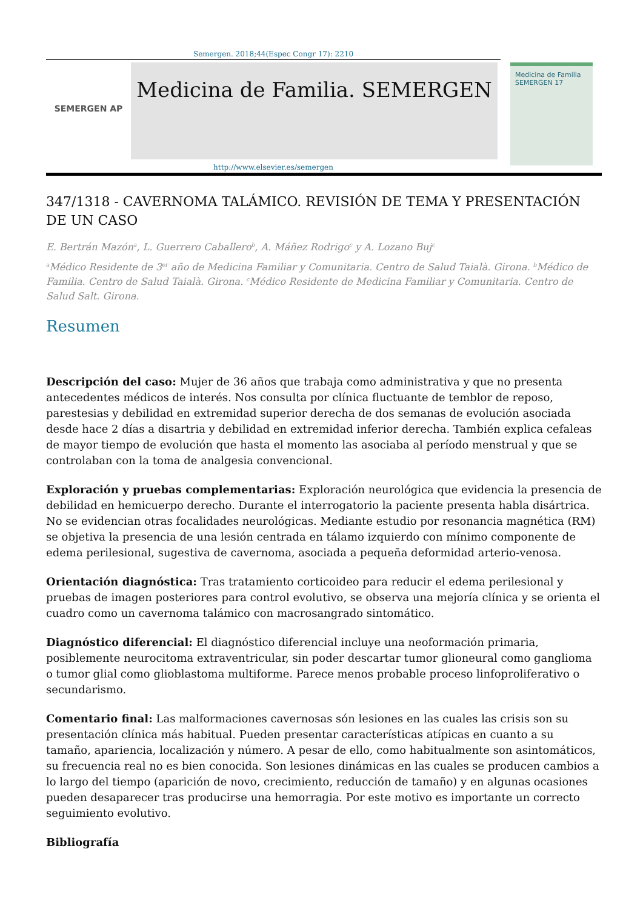Semergen. 2018;44(Espec Congr 17): 2210
SEMERGEN AP
Medicina de Familia. SEMERGEN
Medicina de Familia SEMERGEN 17
http://www.elsevier.es/semergen
347/1318 - CAVERNOMA TALÁMICO. REVISIÓN DE TEMA Y PRESENTACIÓN DE UN CASO
E. Bertrán Mazón<sup>a</sup>, L. Guerrero Caballero<sup>b</sup>, A. Máñez Rodrigo<sup>c</sup> y A. Lozano Buj<sup>c</sup>
<sup>a</sup> Médico Residente de 3<sup>er</sup> año de Medicina Familiar y Comunitaria. Centro de Salud Taialà. Girona. <sup>b</sup>Médico de Familia. Centro de Salud Taialà. Girona. <sup>c</sup>Médico Residente de Medicina Familiar y Comunitaria. Centro de Salud Salt. Girona.
Resumen
Descripción del caso: Mujer de 36 años que trabaja como administrativa y que no presenta antecedentes médicos de interés. Nos consulta por clínica fluctuante de temblor de reposo, parestesias y debilidad en extremidad superior derecha de dos semanas de evolución asociada desde hace 2 días a disartria y debilidad en extremidad inferior derecha. También explica cefaleas de mayor tiempo de evolución que hasta el momento las asociaba al período menstrual y que se controlaban con la toma de analgesia convencional.
Exploración y pruebas complementarias: Exploración neurológica que evidencia la presencia de debilidad en hemicuerpo derecho. Durante el interrogatorio la paciente presenta habla disártrica. No se evidencian otras focalidades neurológicas. Mediante estudio por resonancia magnética (RM) se objetiva la presencia de una lesión centrada en tálamo izquierdo con mínimo componente de edema perilesional, sugestiva de cavernoma, asociada a pequeña deformidad arterio-venosa.
Orientación diagnóstica: Tras tratamiento corticoideo para reducir el edema perilesional y pruebas de imagen posteriores para control evolutivo, se observa una mejoría clínica y se orienta el cuadro como un cavernoma talámico con macrosangrado sintomático.
Diagnóstico diferencial: El diagnóstico diferencial incluye una neoformación primaria, posiblemente neurocitoma extraventricular, sin poder descartar tumor glioneural como ganglioma o tumor glial como glioblastoma multiforme. Parece menos probable proceso linfoproliferativo o secundarismo.
Comentario final: Las malformaciones cavernosas són lesiones en las cuales las crisis son su presentación clínica más habitual. Pueden presentar características atípicas en cuanto a su tamaño, apariencia, localización y número. A pesar de ello, como habitualmente son asintomáticos, su frecuencia real no es bien conocida. Son lesiones dinámicas en las cuales se producen cambios a lo largo del tiempo (aparición de novo, crecimiento, reducción de tamaño) y en algunas ocasiones pueden desaparecer tras producirse una hemorragia. Por este motivo es importante un correcto seguimiento evolutivo.
Bibliografía